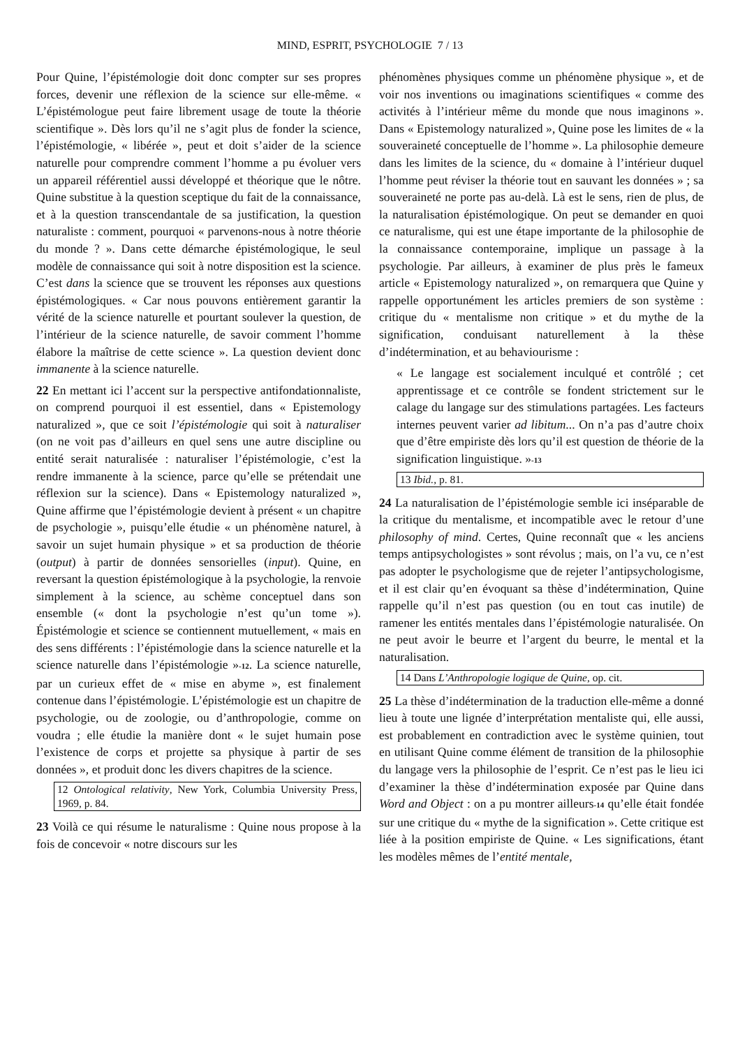MIND, ESPRIT, PSYCHOLOGIE 7 / 13
Pour Quine, l’épistémologie doit donc compter sur ses propres forces, devenir une réflexion de la science sur elle-même. « L’épistémologue peut faire librement usage de toute la théorie scientifique ». Dès lors qu’il ne s’agit plus de fonder la science, l’épistémologie, « libérée », peut et doit s’aider de la science naturelle pour comprendre comment l’homme a pu évoluer vers un appareil référentiel aussi développé et théorique que le nôtre. Quine substitue à la question sceptique du fait de la connaissance, et à la question transcendantale de sa justification, la question naturaliste : comment, pourquoi « parvenons-nous à notre théorie du monde ? ». Dans cette démarche épistémologique, le seul modèle de connaissance qui soit à notre disposition est la science. C’est dans la science que se trouvent les réponses aux questions épistémologiques. « Car nous pouvons entièrement garantir la vérité de la science naturelle et pourtant soulever la question, de l’intérieur de la science naturelle, de savoir comment l’homme élabore la maîtrise de cette science ». La question devient donc immanente à la science naturelle.
22 En mettant ici l’accent sur la perspective antifondationnaliste, on comprend pourquoi il est essentiel, dans « Epistemology naturalized », que ce soit l’épistémologie qui soit à naturaliser (on ne voit pas d’ailleurs en quel sens une autre discipline ou entité serait naturalisée : naturaliser l’épistémologie, c’est la rendre immanente à la science, parce qu’elle se prétendait une réflexion sur la science). Dans « Epistemology naturalized », Quine affirme que l’épistémologie devient à présent « un chapitre de psychologie », puisqu’elle étudie « un phénomène naturel, à savoir un sujet humain physique » et sa production de théorie (output) à partir de données sensorielles (input). Quine, en reversant la question épistémologique à la psychologie, la renvoie simplement à la science, au schème conceptuel dans son ensemble (« dont la psychologie n’est qu’un tome »). Épistémologie et science se contiennent mutuellement, « mais en des sens différents : l’épistémologie dans la science naturelle et la science naturelle dans l’épistémologie »<sup>-12</sup>. La science naturelle, par un curieux effet de « mise en abyme », est finalement contenue dans l’épistémologie. L’épistémologie est un chapitre de psychologie, ou de zoologie, ou d’anthropologie, comme on voudra ; elle étudie la manière dont « le sujet humain pose l’existence de corps et projette sa physique à partir de ses données », et produit donc les divers chapitres de la science.
12 Ontological relativity, New York, Columbia University Press, 1969, p. 84.
23 Voilà ce qui résume le naturalisme : Quine nous propose à la fois de concevoir « notre discours sur les
phénomènes physiques comme un phénomène physique », et de voir nos inventions ou imaginations scientifiques « comme des activités à l’intérieur même du monde que nous imaginons ». Dans « Epistemology naturalized », Quine pose les limites de « la souveraineté conceptuelle de l’homme ». La philosophie demeure dans les limites de la science, du « domaine à l’intérieur duquel l’homme peut réviser la théorie tout en sauvant les données » ; sa souveraineté ne porte pas au-delà. Là est le sens, rien de plus, de la naturalisation épistémologique. On peut se demander en quoi ce naturalisme, qui est une étape importante de la philosophie de la connaissance contemporaine, implique un passage à la psychologie. Par ailleurs, à examiner de plus près le fameux article « Epistemology naturalized », on remarquera que Quine y rappelle opportunément les articles premiers de son système : critique du « mentalisme non critique » et du mythe de la signification, conduisant naturellement à la thèse d’indétermination, et au behaviourisme :
« Le langage est socialement inculqué et contrôlé ; cet apprentissage et ce contrôle se fondent strictement sur le calage du langage sur des stimulations partagées. Les facteurs internes peuvent varier ad libitum... On n’a pas d’autre choix que d’être empiriste dès lors qu’il est question de théorie de la signification linguistique. »<sup>-13</sup>
13 Ibid., p. 81.
24 La naturalisation de l’épistémologie semble ici inséparable de la critique du mentalisme, et incompatible avec le retour d’une philosophy of mind. Certes, Quine reconnaît que « les anciens temps antipsychologistes » sont révolus ; mais, on l’a vu, ce n’est pas adopter le psychologisme que de rejeter l’antipsychologisme, et il est clair qu’en évoquant sa thèse d’indétermination, Quine rappelle qu’il n’est pas question (ou en tout cas inutile) de ramener les entités mentales dans l’épistémologie naturalisée. On ne peut avoir le beurre et l’argent du beurre, le mental et la naturalisation.
14 Dans L’Anthropologie logique de Quine, op. cit.
25 La thèse d’indétermination de la traduction elle-même a donné lieu à toute une lignée d’interprétation mentaliste qui, elle aussi, est probablement en contradiction avec le système quinien, tout en utilisant Quine comme élément de transition de la philosophie du langage vers la philosophie de l’esprit. Ce n’est pas le lieu ici d’examiner la thèse d’indétermination exposée par Quine dans Word and Object : on a pu montrer ailleurs<sup>-14</sup> qu’elle était fondée sur une critique du « mythe de la signification ». Cette critique est liée à la position empiriste de Quine. « Les significations, étant les modèles mêmes de l’entité mentale,